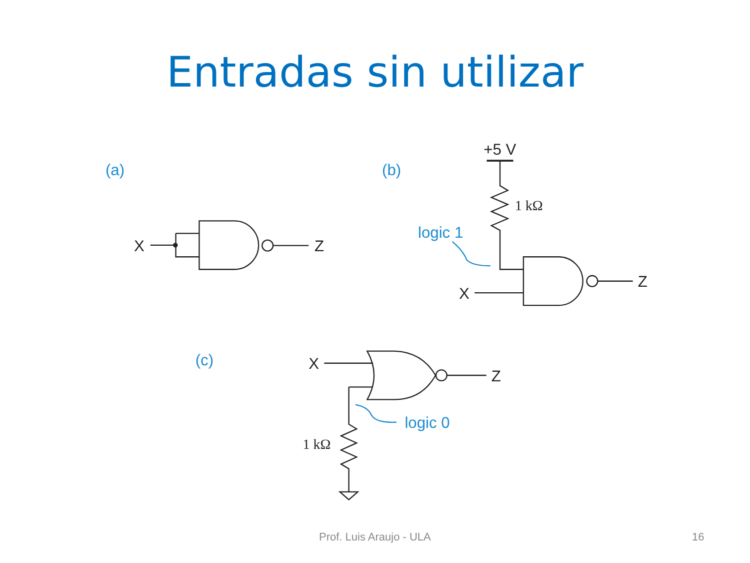Entradas sin utilizar
(a)
(b)
(c)
logic 1
logic 0
X
Z
+5 V
X
Z
X
Z
1 kΩ
1 kΩ
Prof. Luis Araujo - ULA 16